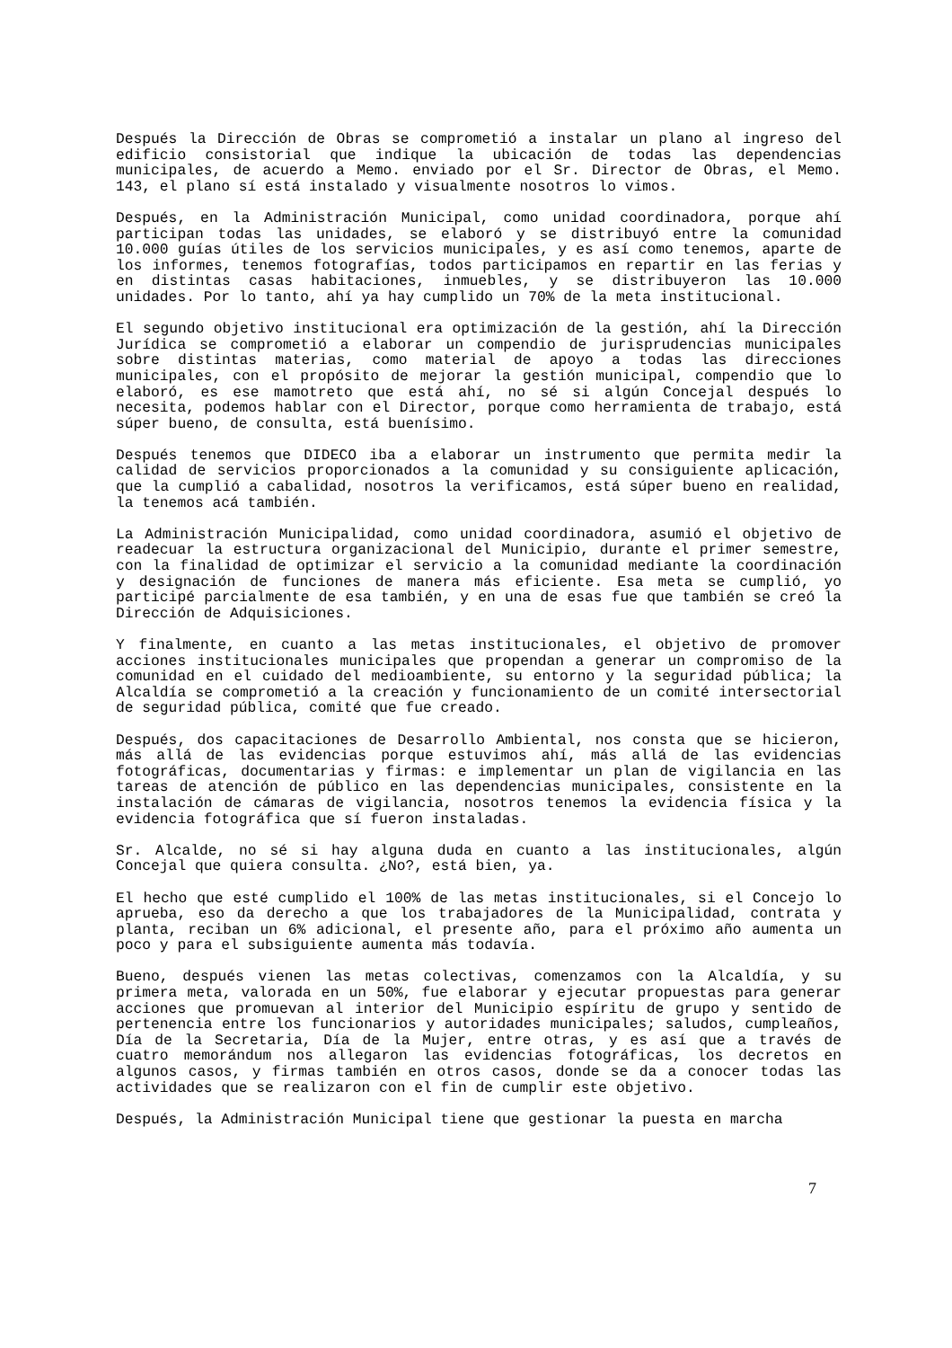Después la Dirección de Obras se comprometió a instalar un plano al ingreso del edificio consistorial que indique la ubicación de todas las dependencias municipales, de acuerdo a Memo. enviado por el Sr. Director de Obras, el Memo. 143, el plano sí está instalado y visualmente nosotros lo vimos.
Después, en la Administración Municipal, como unidad coordinadora, porque ahí participan todas las unidades, se elaboró y se distribuyó entre la comunidad 10.000 guías útiles de los servicios municipales, y es así como tenemos, aparte de los informes, tenemos fotografías, todos participamos en repartir en las ferias y en distintas casas habitaciones, inmuebles, y se distribuyeron las 10.000 unidades. Por lo tanto, ahí ya hay cumplido un 70% de la meta institucional.
El segundo objetivo institucional era optimización de la gestión, ahí la Dirección Jurídica se comprometió a elaborar un compendio de jurisprudencias municipales sobre distintas materias, como material de apoyo a todas las direcciones municipales, con el propósito de mejorar la gestión municipal, compendio que lo elaboró, es ese mamotreto que está ahí, no sé si algún Concejal después lo necesita, podemos hablar con el Director, porque como herramienta de trabajo, está súper bueno, de consulta, está buenísimo.
Después tenemos que DIDECO iba a elaborar un instrumento que permita medir la calidad de servicios proporcionados a la comunidad y su consiguiente aplicación, que la cumplió a cabalidad, nosotros la verificamos, está súper bueno en realidad, la tenemos acá también.
La Administración Municipalidad, como unidad coordinadora, asumió el objetivo de readecuar la estructura organizacional del Municipio, durante el primer semestre, con la finalidad de optimizar el servicio a la comunidad mediante la coordinación y designación de funciones de manera más eficiente. Esa meta se cumplió, yo participé parcialmente de esa también, y en una de esas fue que también se creó la Dirección de Adquisiciones.
Y finalmente, en cuanto a las metas institucionales, el objetivo de promover acciones institucionales municipales que propendan a generar un compromiso de la comunidad en el cuidado del medioambiente, su entorno y la seguridad pública; la Alcaldía se comprometió a la creación y funcionamiento de un comité intersectorial de seguridad pública, comité que fue creado.
Después, dos capacitaciones de Desarrollo Ambiental, nos consta que se hicieron, más allá de las evidencias porque estuvimos ahí, más allá de las evidencias fotográficas, documentarias y firmas: e implementar un plan de vigilancia en las tareas de atención de público en las dependencias municipales, consistente en la instalación de cámaras de vigilancia, nosotros tenemos la evidencia física y la evidencia fotográfica que sí fueron instaladas.
Sr. Alcalde, no sé si hay alguna duda en cuanto a las institucionales, algún Concejal que quiera consulta. ¿No?, está bien, ya.
El hecho que esté cumplido el 100% de las metas institucionales, si el Concejo lo aprueba, eso da derecho a que los trabajadores de la Municipalidad, contrata y planta, reciban un 6% adicional, el presente año, para el próximo año aumenta un poco y para el subsiguiente aumenta más todavía.
Bueno, después vienen las metas colectivas, comenzamos con la Alcaldía, y su primera meta, valorada en un 50%, fue elaborar y ejecutar propuestas para generar acciones que promuevan al interior del Municipio espíritu de grupo y sentido de pertenencia entre los funcionarios y autoridades municipales; saludos, cumpleaños, Día de la Secretaria, Día de la Mujer, entre otras, y es así que a través de cuatro memorándum nos allegaron las evidencias fotográficas, los decretos en algunos casos, y firmas también en otros casos, donde se da a conocer todas las actividades que se realizaron con el fin de cumplir este objetivo.
Después, la Administración Municipal tiene que gestionar la puesta en marcha
7